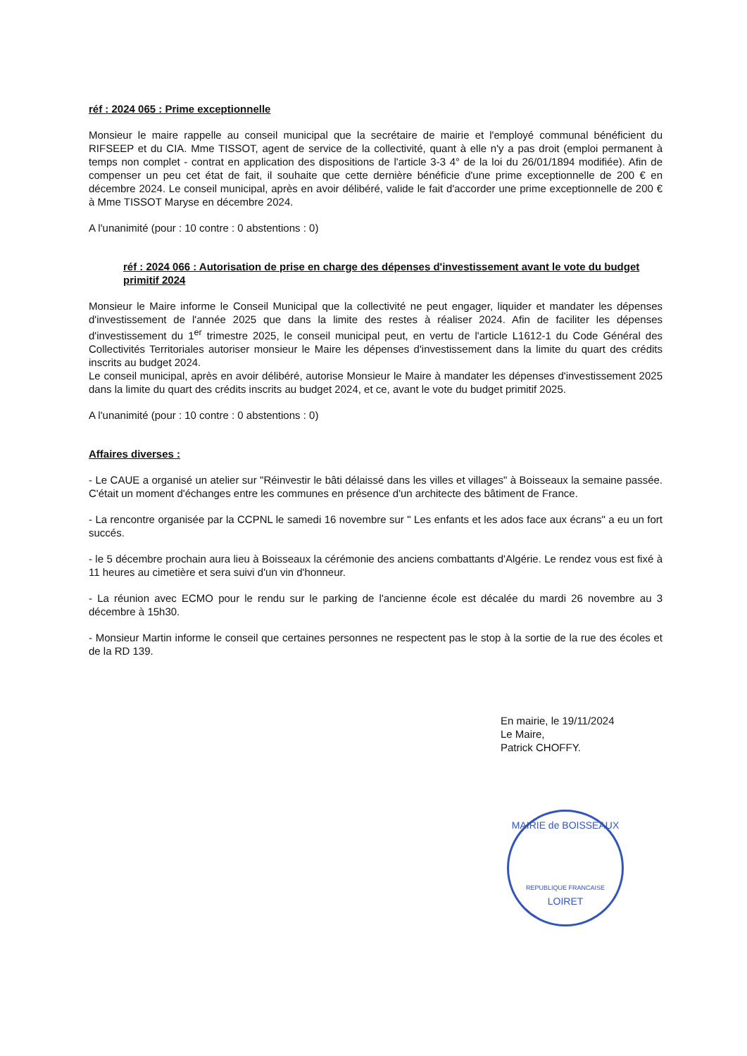réf : 2024 065 : Prime exceptionnelle
Monsieur le maire rappelle au conseil municipal que la secrétaire de mairie et l'employé communal bénéficient du RIFSEEP et du CIA. Mme TISSOT, agent de service de la collectivité, quant à elle n'y a pas droit (emploi permanent à temps non complet - contrat en application des dispositions de l'article 3-3 4° de la loi du 26/01/1894 modifiée). Afin de compenser un peu cet état de fait, il souhaite que cette dernière bénéficie d'une prime exceptionnelle de 200 € en décembre 2024. Le conseil municipal, après en avoir délibéré, valide le fait d'accorder une prime exceptionnelle de 200 € à Mme TISSOT Maryse en décembre 2024.
A l'unanimité (pour : 10 contre : 0 abstentions : 0)
réf : 2024 066 : Autorisation de prise en charge des dépenses d'investissement avant le vote du budget primitif 2024
Monsieur le Maire informe le Conseil Municipal que la collectivité ne peut engager, liquider et mandater les dépenses d'investissement de l'année 2025 que dans la limite des restes à réaliser 2024. Afin de faciliter les dépenses d'investissement du 1<sup>er</sup> trimestre 2025, le conseil municipal peut, en vertu de l'article L1612-1 du Code Général des Collectivités Territoriales autoriser monsieur le Maire les dépenses d'investissement dans la limite du quart des crédits inscrits au budget 2024.
Le conseil municipal, après en avoir délibéré, autorise Monsieur le Maire à mandater les dépenses d'investissement 2025 dans la limite du quart des crédits inscrits au budget 2024, et ce, avant le vote du budget primitif 2025.
A l'unanimité (pour : 10 contre : 0 abstentions : 0)
Affaires diverses :
- Le CAUE a organisé un atelier sur "Réinvestir le bâti délaissé dans les villes et villages" à Boisseaux la semaine passée. C'était un moment d'échanges entre les communes en présence d'un architecte des bâtiment de France.
- La rencontre organisée par la CCPNL le samedi 16 novembre sur " Les enfants et les ados face aux écrans" a eu un fort succés.
- le 5 décembre prochain aura lieu à Boisseaux la cérémonie des anciens combattants d'Algérie. Le rendez vous est fixé à 11 heures au cimetière et sera suivi d'un vin d'honneur.
- La réunion avec ECMO pour le rendu sur le parking de l'ancienne école est décalée du mardi 26 novembre au 3 décembre à 15h30.
- Monsieur Martin informe le conseil que certaines personnes ne respectent pas le stop à la sortie de la rue des écoles et de la RD 139.
En mairie, le 19/11/2024
Le Maire,
Patrick CHOFFY.
MAIRIE de BOISSEAUX
REPUBLIQUE FRANCAISE
LOIRET